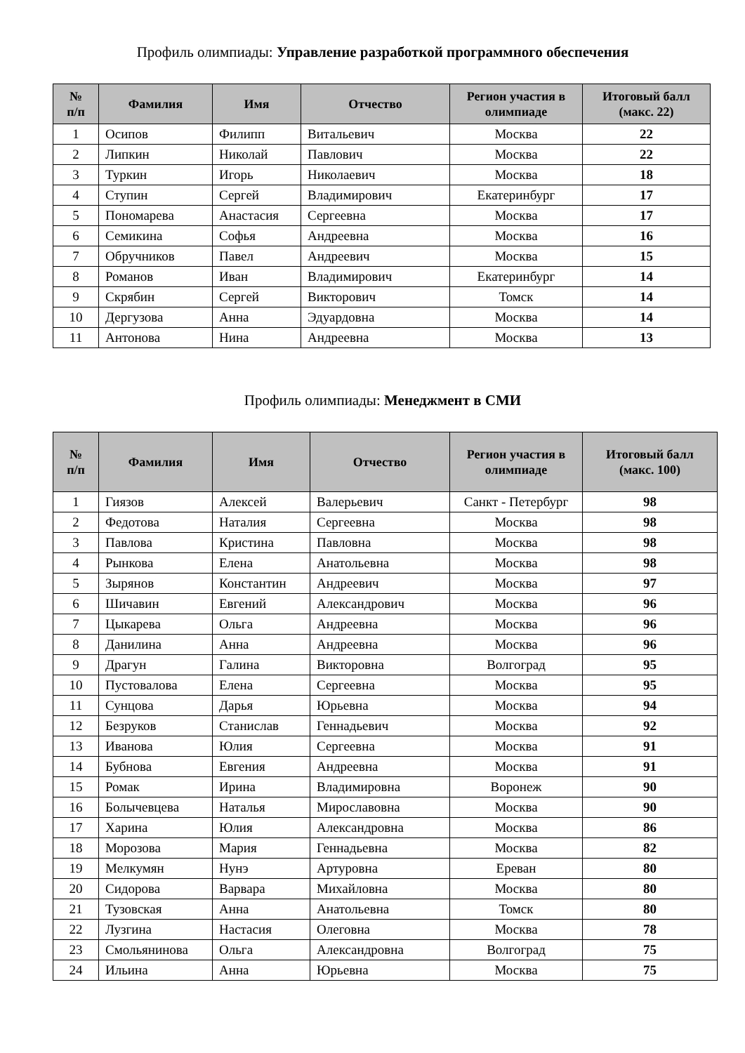Профиль олимпиады: Управление разработкой программного обеспечения
| № п/п | Фамилия | Имя | Отчество | Регион участия в олимпиаде | Итоговый балл (макс. 22) |
| --- | --- | --- | --- | --- | --- |
| 1 | Осипов | Филипп | Витальевич | Москва | 22 |
| 2 | Липкин | Николай | Павлович | Москва | 22 |
| 3 | Туркин | Игорь | Николаевич | Москва | 18 |
| 4 | Ступин | Сергей | Владимирович | Екатеринбург | 17 |
| 5 | Пономарева | Анастасия | Сергеевна | Москва | 17 |
| 6 | Семикина | Софья | Андреевна | Москва | 16 |
| 7 | Обручников | Павел | Андреевич | Москва | 15 |
| 8 | Романов | Иван | Владимирович | Екатеринбург | 14 |
| 9 | Скрябин | Сергей | Викторович | Томск | 14 |
| 10 | Дергузова | Анна | Эдуардовна | Москва | 14 |
| 11 | Антонова | Нина | Андреевна | Москва | 13 |
Профиль олимпиады: Менеджмент в СМИ
| № п/п | Фамилия | Имя | Отчество | Регион участия в олимпиаде | Итоговый балл (макс. 100) |
| --- | --- | --- | --- | --- | --- |
| 1 | Гиязов | Алексей | Валерьевич | Санкт - Петербург | 98 |
| 2 | Федотова | Наталия | Сергеевна | Москва | 98 |
| 3 | Павлова | Кристина | Павловна | Москва | 98 |
| 4 | Рынкова | Елена | Анатольевна | Москва | 98 |
| 5 | Зырянов | Константин | Андреевич | Москва | 97 |
| 6 | Шичавин | Евгений | Александрович | Москва | 96 |
| 7 | Цыкарева | Ольга | Андреевна | Москва | 96 |
| 8 | Данилина | Анна | Андреевна | Москва | 96 |
| 9 | Драгун | Галина | Викторовна | Волгоград | 95 |
| 10 | Пустовалова | Елена | Сергеевна | Москва | 95 |
| 11 | Сунцова | Дарья | Юрьевна | Москва | 94 |
| 12 | Безруков | Станислав | Геннадьевич | Москва | 92 |
| 13 | Иванова | Юлия | Сергеевна | Москва | 91 |
| 14 | Бубнова | Евгения | Андреевна | Москва | 91 |
| 15 | Ромак | Ирина | Владимировна | Воронеж | 90 |
| 16 | Болычевцева | Наталья | Мирославовна | Москва | 90 |
| 17 | Харина | Юлия | Александровна | Москва | 86 |
| 18 | Морозова | Мария | Геннадьевна | Москва | 82 |
| 19 | Мелкумян | Нунэ | Артуровна | Ереван | 80 |
| 20 | Сидорова | Варвара | Михайловна | Москва | 80 |
| 21 | Тузовская | Анна | Анатольевна | Томск | 80 |
| 22 | Лузгина | Настасия | Олеговна | Москва | 78 |
| 23 | Смольянинова | Ольга | Александровна | Волгоград | 75 |
| 24 | Ильина | Анна | Юрьевна | Москва | 75 |